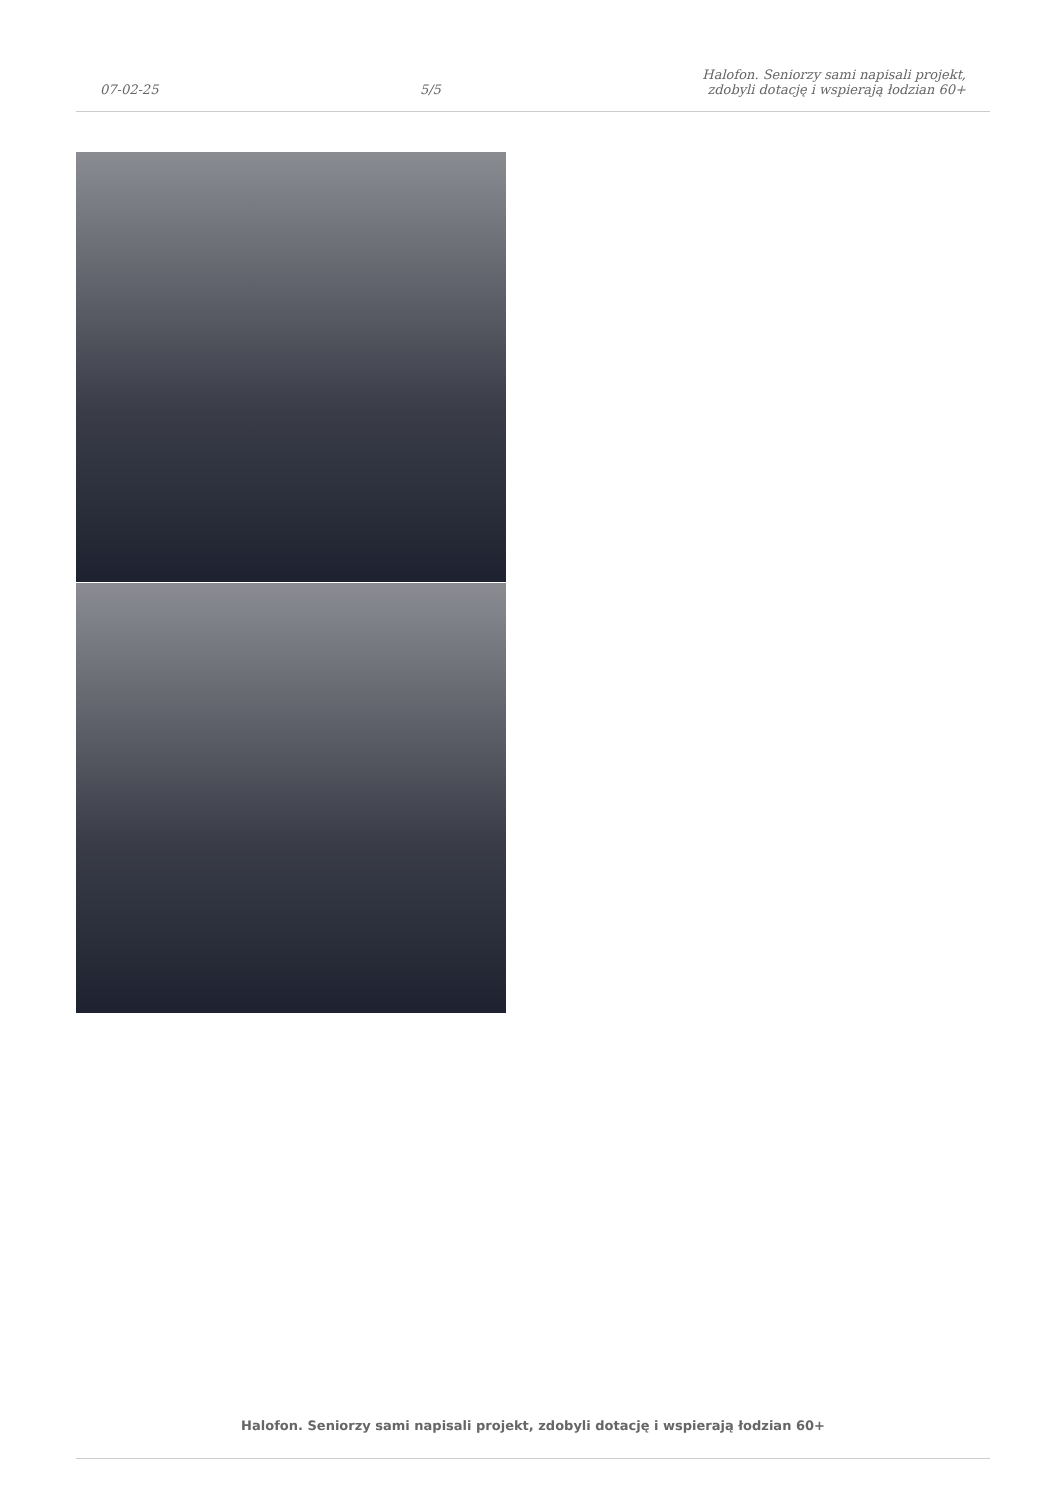07-02-25
5/5
Halofon. Seniorzy sami napisali projekt,
zdobyli dotację i wspierają łodzian 60+
Halofon. Seniorzy sami napisali projekt, zdobyli dotację i wspierają łodzian 60+